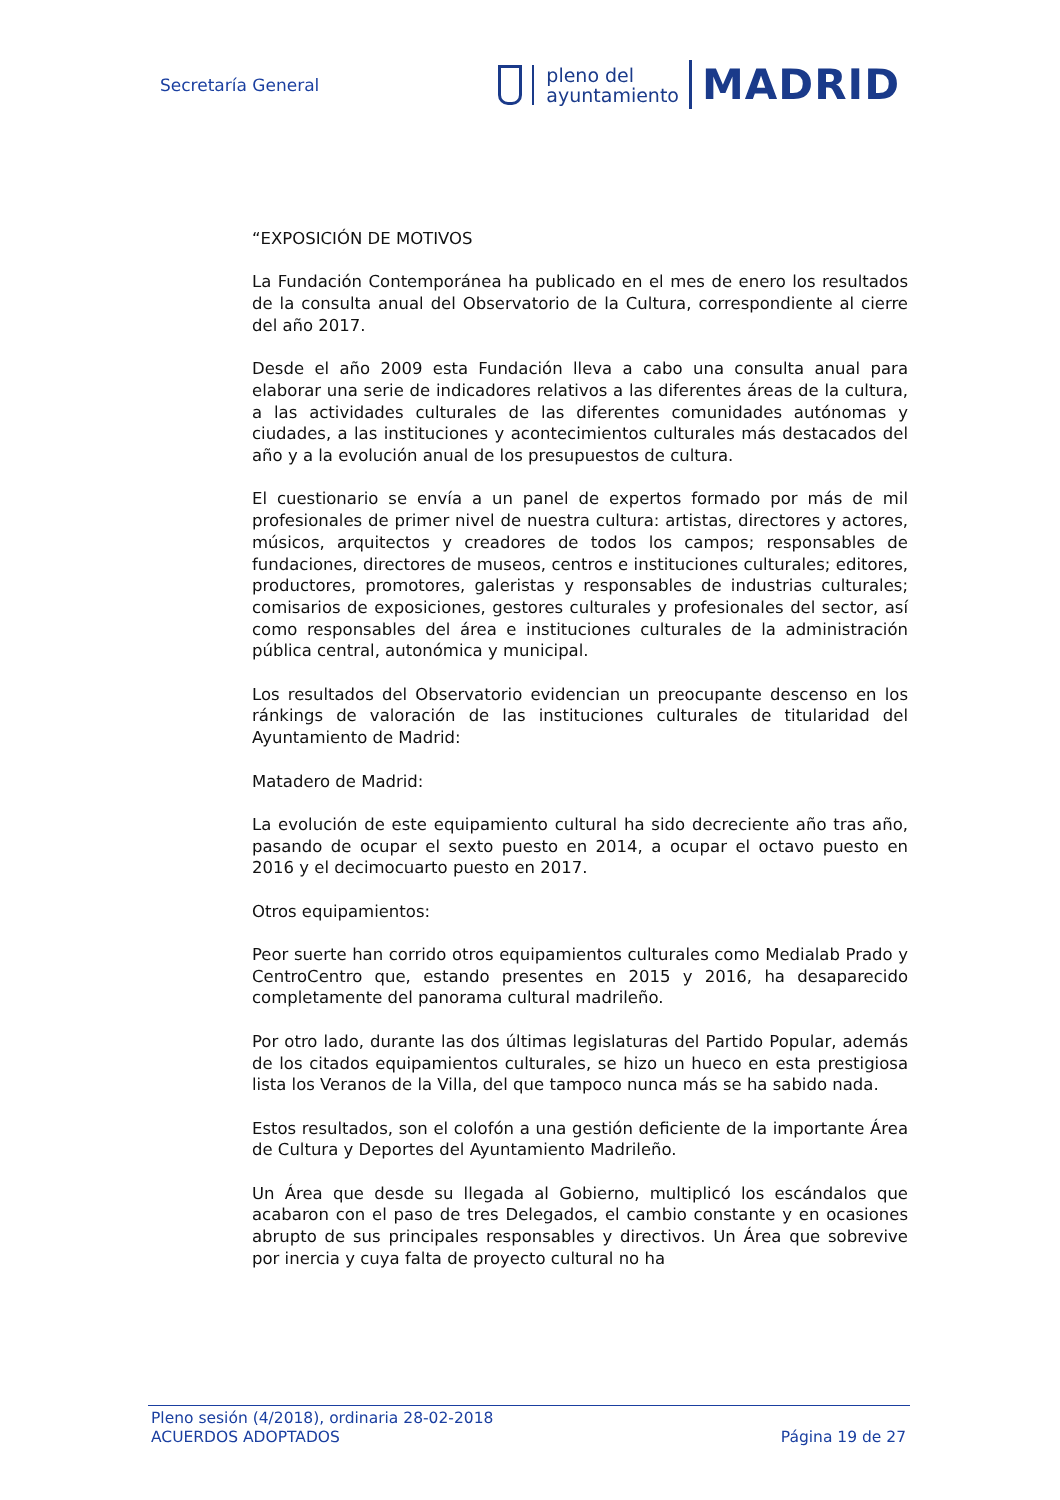Secretaría General
pleno del
ayuntamiento
MADRID
“EXPOSICIÓN DE MOTIVOS
La Fundación Contemporánea ha publicado en el mes de enero los resultados de la consulta anual del Observatorio de la Cultura, correspondiente al cierre del año 2017.
Desde el año 2009 esta Fundación lleva a cabo una consulta anual para elaborar una serie de indicadores relativos a las diferentes áreas de la cultura, a las actividades culturales de las diferentes comunidades autónomas y ciudades, a las instituciones y acontecimientos culturales más destacados del año y a la evolución anual de los presupuestos de cultura.
El cuestionario se envía a un panel de expertos formado por más de mil profesionales de primer nivel de nuestra cultura: artistas, directores y actores, músicos, arquitectos y creadores de todos los campos; responsables de fundaciones, directores de museos, centros e instituciones culturales; editores, productores, promotores, galeristas y responsables de industrias culturales; comisarios de exposiciones, gestores culturales y profesionales del sector, así como responsables del área e instituciones culturales de la administración pública central, autonómica y municipal.
Los resultados del Observatorio evidencian un preocupante descenso en los ránkings de valoración de las instituciones culturales de titularidad del Ayuntamiento de Madrid:
Matadero de Madrid:
La evolución de este equipamiento cultural ha sido decreciente año tras año, pasando de ocupar el sexto puesto en 2014, a ocupar el octavo puesto en 2016 y el decimocuarto puesto en 2017.
Otros equipamientos:
Peor suerte han corrido otros equipamientos culturales como Medialab Prado y CentroCentro que, estando presentes en 2015 y 2016, ha desaparecido completamente del panorama cultural madrileño.
Por otro lado, durante las dos últimas legislaturas del Partido Popular, además de los citados equipamientos culturales, se hizo un hueco en esta prestigiosa lista los Veranos de la Villa, del que tampoco nunca más se ha sabido nada.
Estos resultados, son el colofón a una gestión deficiente de la importante Área de Cultura y Deportes del Ayuntamiento Madrileño.
Un Área que desde su llegada al Gobierno, multiplicó los escándalos que acabaron con el paso de tres Delegados, el cambio constante y en ocasiones abrupto de sus principales responsables y directivos. Un Área que sobrevive por inercia y cuya falta de proyecto cultural no ha
Pleno sesión (4/2018), ordinaria 28-02-2018
ACUERDOS ADOPTADOS Página 19 de 27